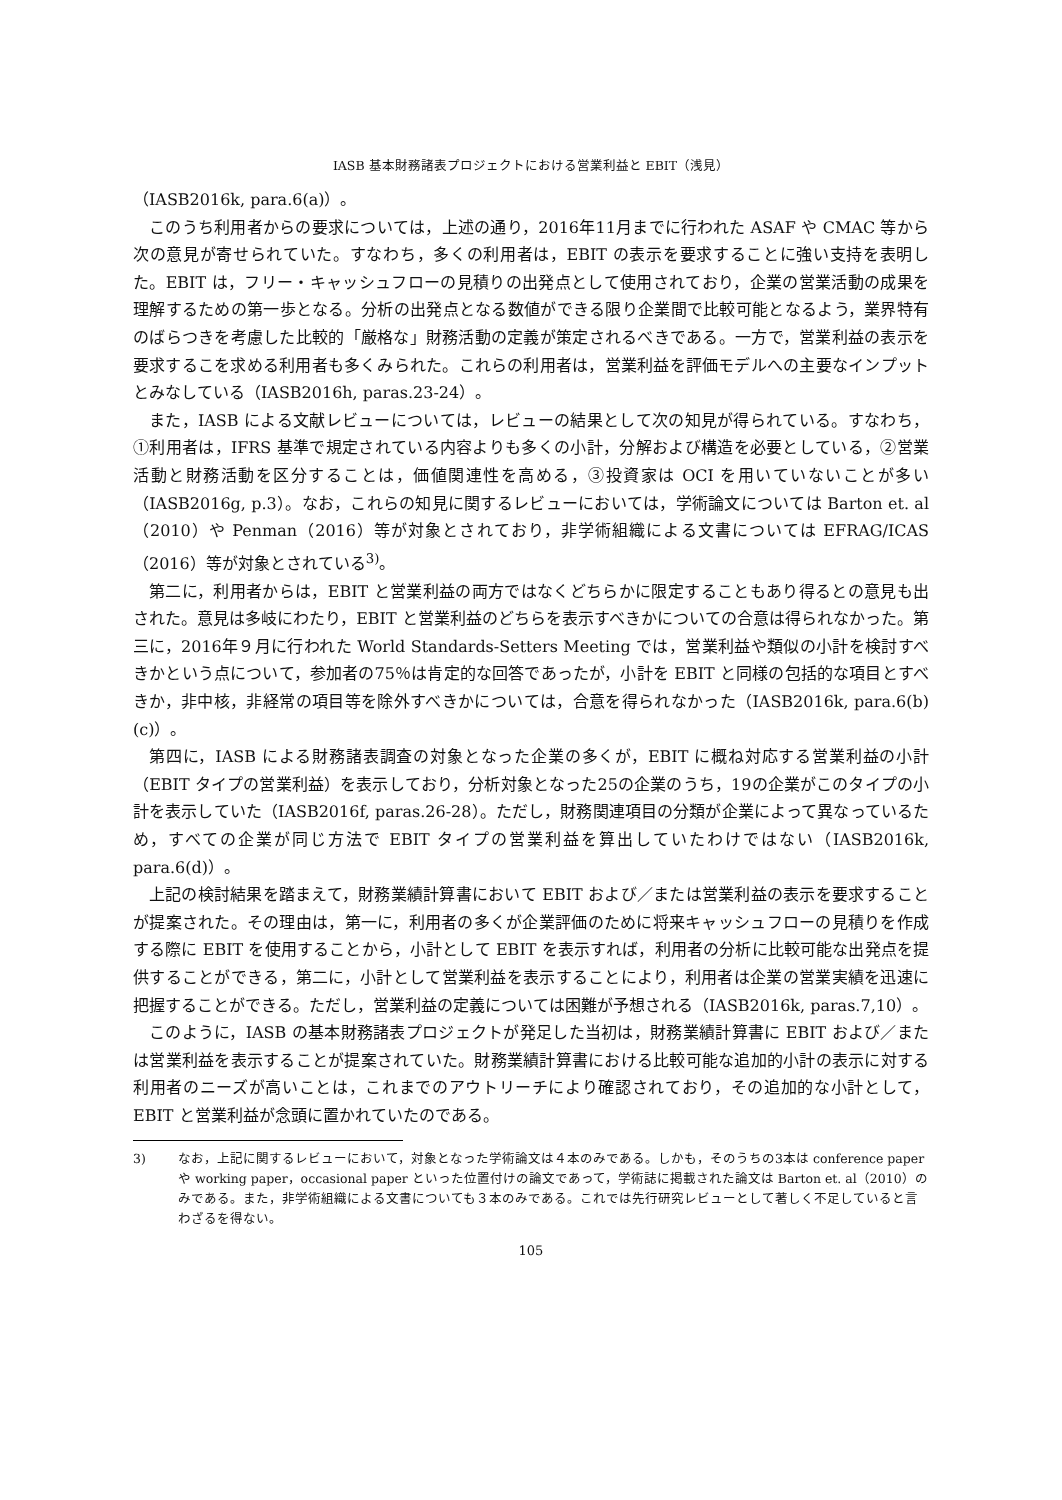IASB 基本財務諸表プロジェクトにおける営業利益と EBIT（浅見）
（IASB2016k, para.6(a)）。
このうち利用者からの要求については，上述の通り，2016年11月までに行われた ASAF や CMAC 等から次の意見が寄せられていた。すなわち，多くの利用者は，EBIT の表示を要求することに強い支持を表明した。EBIT は，フリー・キャッシュフローの見積りの出発点として使用されており，企業の営業活動の成果を理解するための第一歩となる。分析の出発点となる数値ができる限り企業間で比較可能となるよう，業界特有のばらつきを考慮した比較的「厳格な」財務活動の定義が策定されるべきである。一方で，営業利益の表示を要求するこを求める利用者も多くみられた。これらの利用者は，営業利益を評価モデルへの主要なインプットとみなしている（IASB2016h, paras.23-24）。
また，IASB による文献レビューについては，レビューの結果として次の知見が得られている。すなわち，①利用者は，IFRS 基準で規定されている内容よりも多くの小計，分解および構造を必要としている，②営業活動と財務活動を区分することは，価値関連性を高める，③投資家は OCI を用いていないことが多い（IASB2016g, p.3）。なお，これらの知見に関するレビューにおいては，学術論文については Barton et. al（2010）や Penman（2016）等が対象とされており，非学術組織による文書については EFRAG/ICAS（2016）等が対象とされている<sup>3)</sup>。
第二に，利用者からは，EBIT と営業利益の両方ではなくどちらかに限定することもあり得るとの意見も出された。意見は多岐にわたり，EBIT と営業利益のどちらを表示すべきかについての合意は得られなかった。第三に，2016年９月に行われた World Standards-Setters Meeting では，営業利益や類似の小計を検討すべきかという点について，参加者の75％は肯定的な回答であったが，小計を EBIT と同様の包括的な項目とすべきか，非中核，非経常の項目等を除外すべきかについては，合意を得られなかった（IASB2016k, para.6(b)(c)）。
第四に，IASB による財務諸表調査の対象となった企業の多くが，EBIT に概ね対応する営業利益の小計（EBIT タイプの営業利益）を表示しており，分析対象となった25の企業のうち，19の企業がこのタイプの小計を表示していた（IASB2016f, paras.26-28）。ただし，財務関連項目の分類が企業によって異なっているため，すべての企業が同じ方法で EBIT タイプの営業利益を算出していたわけではない（IASB2016k, para.6(d)）。
上記の検討結果を踏まえて，財務業績計算書において EBIT および／または営業利益の表示を要求することが提案された。その理由は，第一に，利用者の多くが企業評価のために将来キャッシュフローの見積りを作成する際に EBIT を使用することから，小計として EBIT を表示すれば，利用者の分析に比較可能な出発点を提供することができる，第二に，小計として営業利益を表示することにより，利用者は企業の営業実績を迅速に把握することができる。ただし，営業利益の定義については困難が予想される（IASB2016k, paras.7,10）。
このように，IASB の基本財務諸表プロジェクトが発足した当初は，財務業績計算書に EBIT および／または営業利益を表示することが提案されていた。財務業績計算書における比較可能な追加的小計の表示に対する利用者のニーズが高いことは，これまでのアウトリーチにより確認されており，その追加的な小計として，EBIT と営業利益が念頭に置かれていたのである。
3) なお，上記に関するレビューにおいて，対象となった学術論文は４本のみである。しかも，そのうちの3本は conference paper や working paper，occasional paper といった位置付けの論文であって，学術誌に掲載された論文は Barton et. al（2010）のみである。また，非学術組織による文書についても３本のみである。これでは先行研究レビューとして著しく不足していると言わざるを得ない。
105